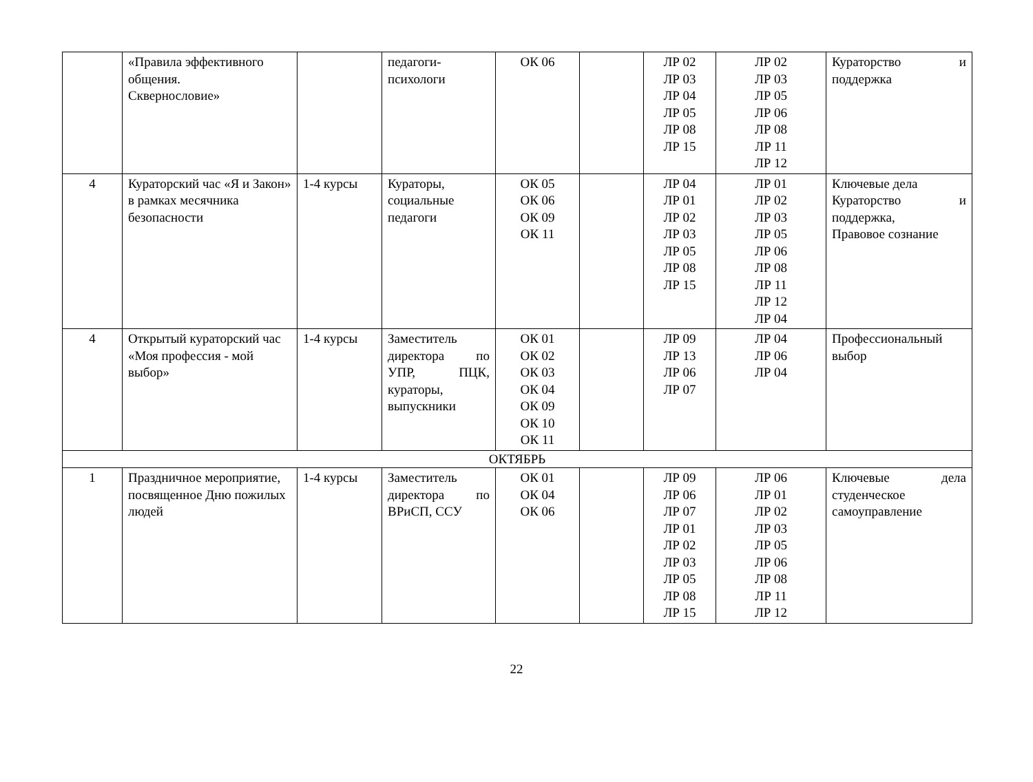| | «Правила эффективного общения. Сквернословие» | | педагоги- психологи | ОК 06 | | ЛР 02 ЛР 03 ЛР 04 ЛР 05 ЛР 08 ЛР 15 | ЛР 02 ЛР 03 ЛР 05 ЛР 06 ЛР 08 ЛР 11 ЛР 12 | Кураторство и поддержка |
| 4 | Кураторский час «Я и Закон» в рамках месячника безопасности | 1-4 курсы | Кураторы, социальные педагоги | ОК 05 ОК 06 ОК 09 ОК 11 | | ЛР 04 ЛР 01 ЛР 02 ЛР 03 ЛР 05 ЛР 08 ЛР 15 | ЛР 01 ЛР 02 ЛР 03 ЛР 05 ЛР 06 ЛР 08 ЛР 11 ЛР 12 ЛР 04 | Ключевые дела Кураторство и поддержка, Правовое сознание |
| 4 | Открытый кураторский час «Моя профессия - мой выбор» | 1-4 курсы | Заместитель директора по УПР, ПЦК, кураторы, выпускники | ОК 01 ОК 02 ОК 03 ОК 04 ОК 09 ОК 10 ОК 11 | | ЛР 09 ЛР 13 ЛР 06 ЛР 07 | ЛР 04 ЛР 06 ЛР 04 | Профессиональный выбор |
| ОКТЯБРЬ | | | | | | | | |
| 1 | Праздничное мероприятие, посвященное Дню пожилых людей | 1-4 курсы | Заместитель директора по ВРиСП, ССУ | ОК 01 ОК 04 ОК 06 | | ЛР 09 ЛР 06 ЛР 07 ЛР 01 ЛР 02 ЛР 03 ЛР 05 ЛР 08 ЛР 15 | ЛР 06 ЛР 01 ЛР 02 ЛР 03 ЛР 05 ЛР 06 ЛР 08 ЛР 11 ЛР 12 | Ключевые дела студенческое самоуправление |
22